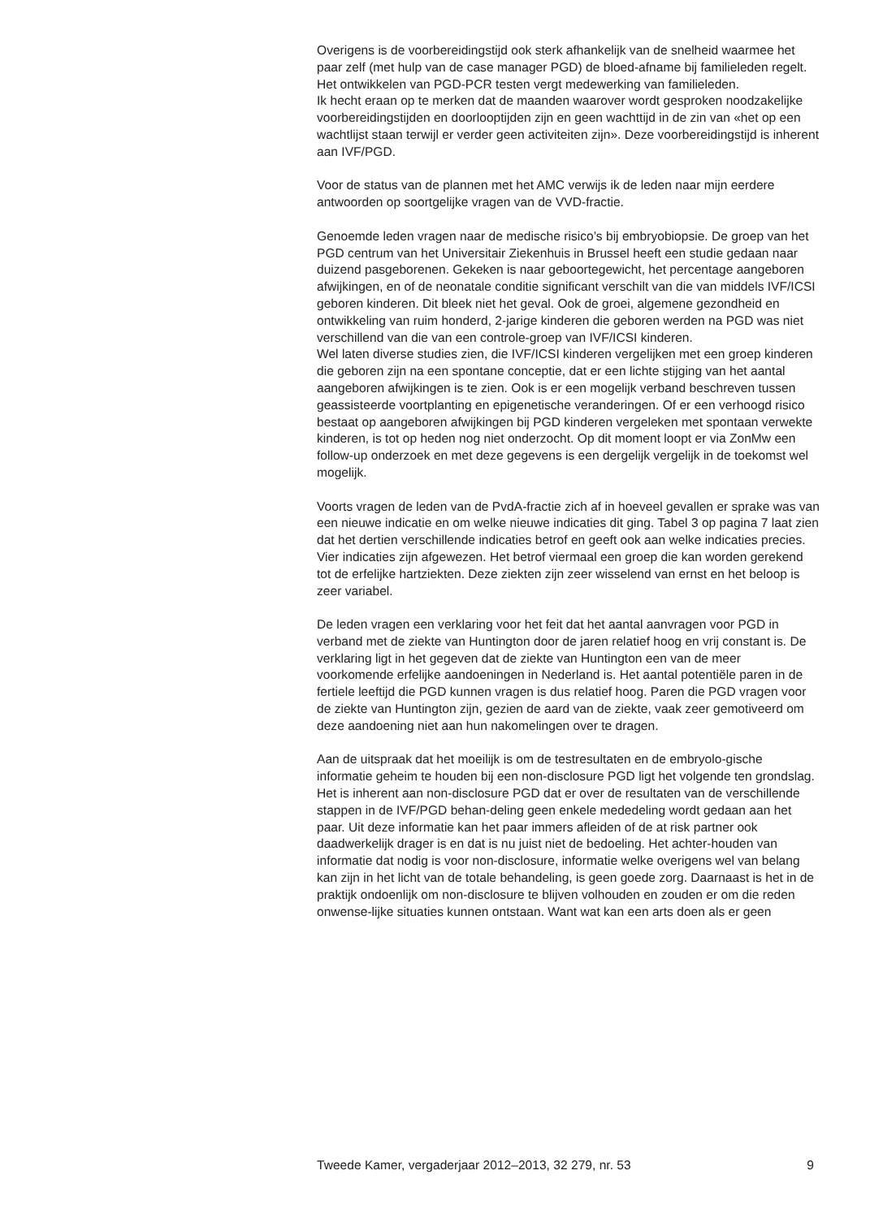Overigens is de voorbereidingstijd ook sterk afhankelijk van de snelheid waarmee het paar zelf (met hulp van de case manager PGD) de bloed-afname bij familieleden regelt. Het ontwikkelen van PGD-PCR testen vergt medewerking van familieleden.
Ik hecht eraan op te merken dat de maanden waarover wordt gesproken noodzakelijke voorbereidingstijden en doorlooptijden zijn en geen wachttijd in de zin van «het op een wachtlijst staan terwijl er verder geen activiteiten zijn». Deze voorbereidingstijd is inherent aan IVF/PGD.
Voor de status van de plannen met het AMC verwijs ik de leden naar mijn eerdere antwoorden op soortgelijke vragen van de VVD-fractie.
Genoemde leden vragen naar de medische risico’s bij embryobiopsie. De groep van het PGD centrum van het Universitair Ziekenhuis in Brussel heeft een studie gedaan naar duizend pasgeborenen. Gekeken is naar geboortegewicht, het percentage aangeboren afwijkingen, en of de neonatale conditie significant verschilt van die van middels IVF/ICSI geboren kinderen. Dit bleek niet het geval. Ook de groei, algemene gezondheid en ontwikkeling van ruim honderd, 2-jarige kinderen die geboren werden na PGD was niet verschillend van die van een controle-groep van IVF/ICSI kinderen.
Wel laten diverse studies zien, die IVF/ICSI kinderen vergelijken met een groep kinderen die geboren zijn na een spontane conceptie, dat er een lichte stijging van het aantal aangeboren afwijkingen is te zien. Ook is er een mogelijk verband beschreven tussen geassisteerde voortplanting en epigenetische veranderingen. Of er een verhoogd risico bestaat op aangeboren afwijkingen bij PGD kinderen vergeleken met spontaan verwekte kinderen, is tot op heden nog niet onderzocht. Op dit moment loopt er via ZonMw een follow-up onderzoek en met deze gegevens is een dergelijk vergelijk in de toekomst wel mogelijk.
Voorts vragen de leden van de PvdA-fractie zich af in hoeveel gevallen er sprake was van een nieuwe indicatie en om welke nieuwe indicaties dit ging. Tabel 3 op pagina 7 laat zien dat het dertien verschillende indicaties betrof en geeft ook aan welke indicaties precies. Vier indicaties zijn afgewezen. Het betrof viermaal een groep die kan worden gerekend tot de erfelijke hartziekten. Deze ziekten zijn zeer wisselend van ernst en het beloop is zeer variabel.
De leden vragen een verklaring voor het feit dat het aantal aanvragen voor PGD in verband met de ziekte van Huntington door de jaren relatief hoog en vrij constant is. De verklaring ligt in het gegeven dat de ziekte van Huntington een van de meer voorkomende erfelijke aandoeningen in Nederland is. Het aantal potentiële paren in de fertiele leeftijd die PGD kunnen vragen is dus relatief hoog. Paren die PGD vragen voor de ziekte van Huntington zijn, gezien de aard van de ziekte, vaak zeer gemotiveerd om deze aandoening niet aan hun nakomelingen over te dragen.
Aan de uitspraak dat het moeilijk is om de testresultaten en de embryolo-gische informatie geheim te houden bij een non-disclosure PGD ligt het volgende ten grondslag. Het is inherent aan non-disclosure PGD dat er over de resultaten van de verschillende stappen in de IVF/PGD behan-deling geen enkele mededeling wordt gedaan aan het paar. Uit deze informatie kan het paar immers afleiden of de at risk partner ook daadwerkelijk drager is en dat is nu juist niet de bedoeling. Het achter-houden van informatie dat nodig is voor non-disclosure, informatie welke overigens wel van belang kan zijn in het licht van de totale behandeling, is geen goede zorg. Daarnaast is het in de praktijk ondoenlijk om non-disclosure te blijven volhouden en zouden er om die reden onwense-lijke situaties kunnen ontstaan. Want wat kan een arts doen als er geen
Tweede Kamer, vergaderjaar 2012–2013, 32 279, nr. 53 9